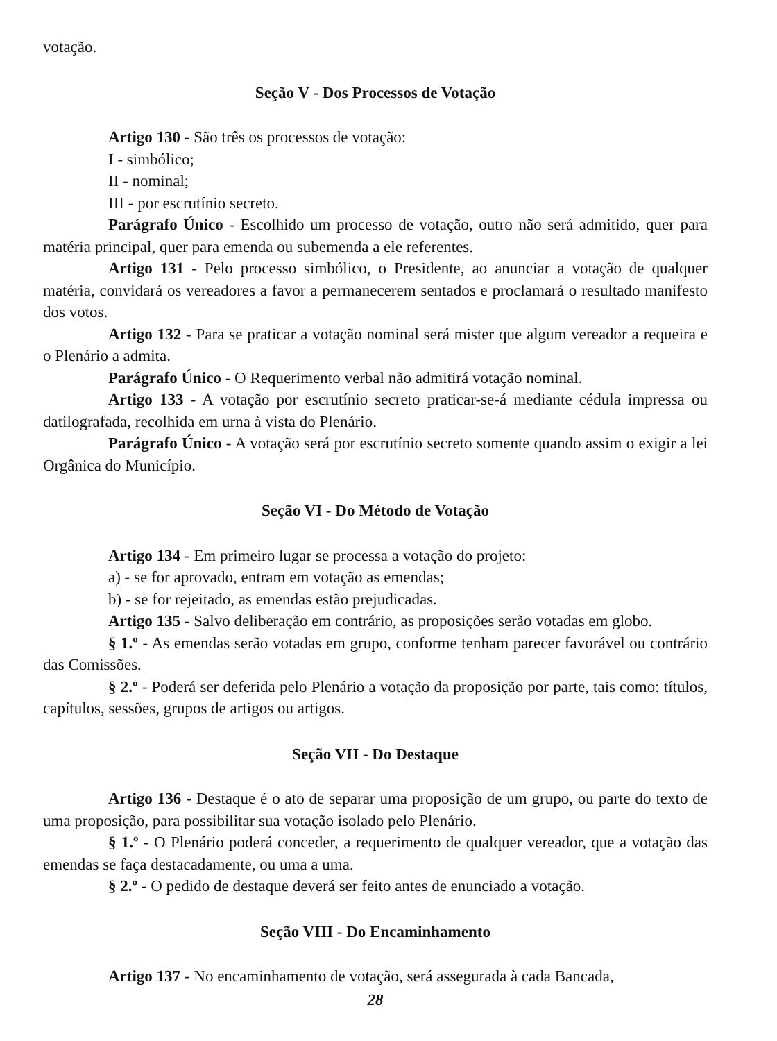votação.
Seção V - Dos Processos de Votação
Artigo 130 - São três os processos de votação:
I - simbólico;
II - nominal;
III - por escrutínio secreto.
Parágrafo Único - Escolhido um processo de votação, outro não será admitido, quer para matéria principal, quer para emenda ou subemenda a ele referentes.
Artigo 131 - Pelo processo simbólico, o Presidente, ao anunciar a votação de qualquer matéria, convidará os vereadores a favor a permanecerem sentados e proclamará o resultado manifesto dos votos.
Artigo 132 - Para se praticar a votação nominal será mister que algum vereador a requeira e o Plenário a admita.
Parágrafo Único - O Requerimento verbal não admitirá votação nominal.
Artigo 133 - A votação por escrutínio secreto praticar-se-á mediante cédula impressa ou datilografada, recolhida em urna à vista do Plenário.
Parágrafo Único - A votação será por escrutínio secreto somente quando assim o exigir a lei Orgânica do Município.
Seção VI - Do Método de Votação
Artigo 134 - Em primeiro lugar se processa a votação do projeto:
a) - se for aprovado, entram em votação as emendas;
b) - se for rejeitado, as emendas estão prejudicadas.
Artigo 135 - Salvo deliberação em contrário, as proposições serão votadas em globo.
§ 1.º - As emendas serão votadas em grupo, conforme tenham parecer favorável ou contrário das Comissões.
§ 2.º - Poderá ser deferida pelo Plenário a votação da proposição por parte, tais como: títulos, capítulos, sessões, grupos de artigos ou artigos.
Seção VII - Do Destaque
Artigo 136 - Destaque é o ato de separar uma proposição de um grupo, ou parte do texto de uma proposição, para possibilitar sua votação isolado pelo Plenário.
§ 1.º - O Plenário poderá conceder, a requerimento de qualquer vereador, que a votação das emendas se faça destacadamente, ou uma a uma.
§ 2.º - O pedido de destaque deverá ser feito antes de enunciado a votação.
Seção VIII - Do Encaminhamento
Artigo 137 - No encaminhamento de votação, será assegurada à cada Bancada,
28